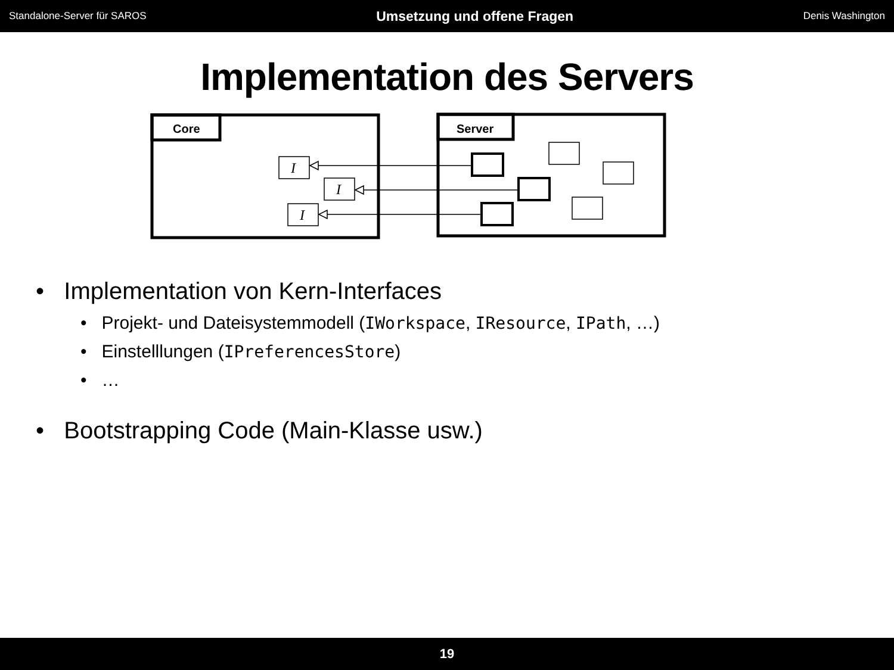Standalone-Server für SAROS Umsetzung und offene Fragen Denis Washington
Implementation des Servers
Core
Server
I
I
I
• Implementation von Kern-Interfaces
• Projekt- und Dateisystemmodell (IWorkspace, IResource, IPath, …)
• Einstelllungen (IPreferencesStore)
• …
• Bootstrapping Code (Main-Klasse usw.)
19